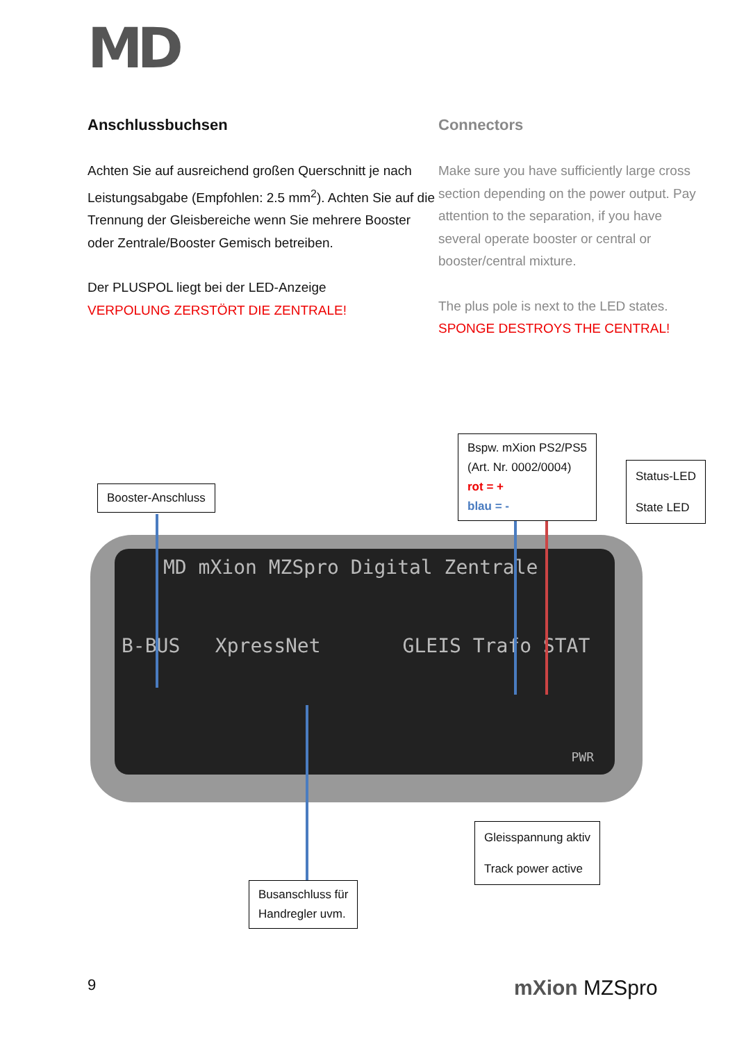MD
Anschlussbuchsen
Achten Sie auf ausreichend großen Querschnitt je nach Leistungsabgabe (Empfohlen: 2.5 mm<sup>2</sup>). Achten Sie auf die Trennung der Gleisbereiche wenn Sie mehrere Booster oder Zentrale/Booster Gemisch betreiben.
Der PLUSPOL liegt bei der LED-Anzeige
VERPOLUNG ZERSTÖRT DIE ZENTRALE!
Connectors
Make sure you have sufficiently large cross section depending on the power output. Pay attention to the separation, if you have several operate booster or central or booster/central mixture.
The plus pole is next to the LED states.
SPONGE DESTROYS THE CENTRAL!
MD mXion MZSpro Digital Zentrale
B-BUS XpressNet GLEIS Trafo STAT
PWR
Booster-Anschluss
Bspw. mXion PS2/PS5
(Art. Nr. 0002/0004)
rot = +
blau = -
Status-LED
State LED
Gleisspannung aktiv
Track power active
Busanschluss für
Handregler uvm.
9 mXion MZSpro